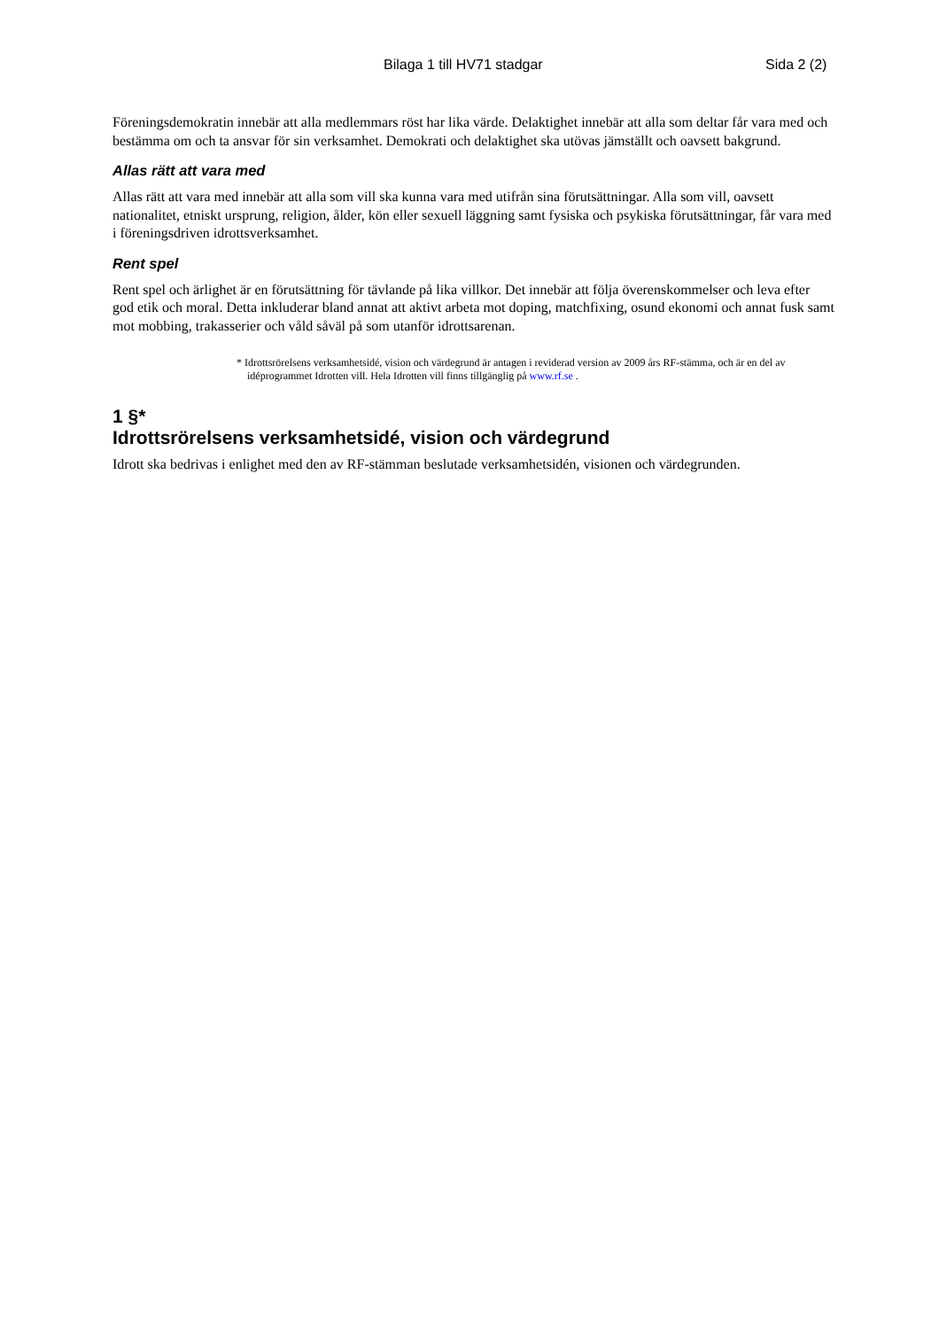Bilaga 1 till HV71 stadgar Sida 2 (2)
Föreningsdemokratin innebär att alla medlemmars röst har lika värde. Delaktighet innebär att alla som deltar får vara med och bestämma om och ta ansvar för sin verksamhet. Demokrati och delaktighet ska utövas jämställt och oavsett bakgrund.
Allas rätt att vara med
Allas rätt att vara med innebär att alla som vill ska kunna vara med utifrån sina förutsättningar. Alla som vill, oavsett nationalitet, etniskt ursprung, religion, ålder, kön eller sexuell läggning samt fysiska och psykiska förutsättningar, får vara med i föreningsdriven idrottsverksamhet.
Rent spel
Rent spel och ärlighet är en förutsättning för tävlande på lika villkor. Det innebär att följa överenskommelser och leva efter god etik och moral. Detta inkluderar bland annat att aktivt arbeta mot doping, matchfixing, osund ekonomi och annat fusk samt mot mobbing, trakasserier och våld såväl på som utanför idrottsarenan.
* Idrottsrörelsens verksamhetsidé, vision och värdegrund är antagen i reviderad version av 2009 års RF-stämma, och är en del av idéprogrammet Idrotten vill. Hela Idrotten vill finns tillgänglig på www.rf.se .
1 §*
Idrottsrörelsens verksamhetsidé, vision och värdegrund
Idrott ska bedrivas i enlighet med den av RF-stämman beslutade verksamhetsidén, visionen och värdegrunden.